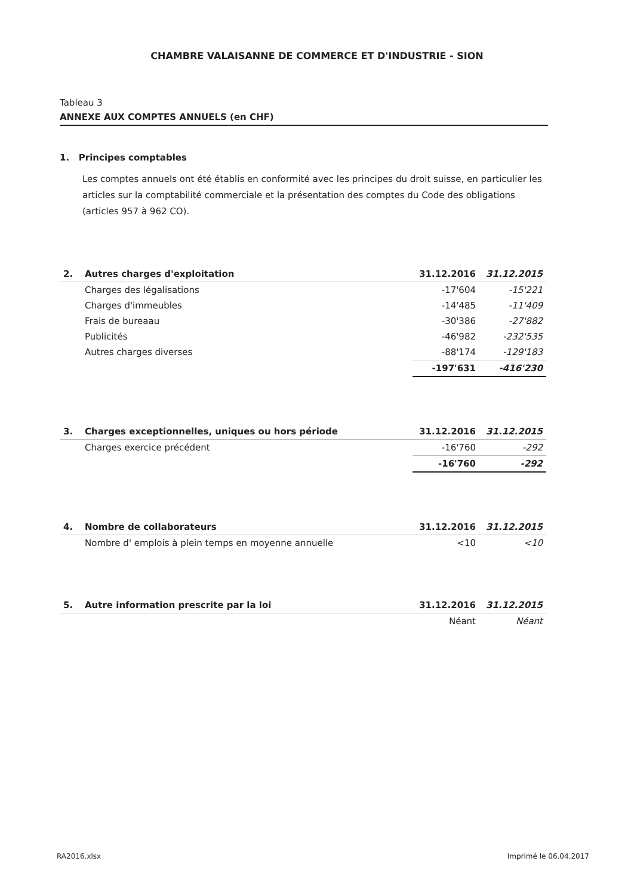CHAMBRE VALAISANNE DE COMMERCE ET D'INDUSTRIE - SION
Tableau 3
ANNEXE AUX COMPTES ANNUELS (en CHF)
1. Principes comptables
Les comptes annuels ont été établis en conformité avec les principes du droit suisse, en particulier les articles sur la comptabilité commerciale et la présentation des comptes du Code des obligations (articles 957 à 962 CO).
| 2. | Autres charges d'exploitation | 31.12.2016 | 31.12.2015 |
| --- | --- | --- | --- |
| | Charges des légalisations | -17'604 | -15'221 |
| | Charges d'immeubles | -14'485 | -11'409 |
| | Frais de bureaau | -30'386 | -27'882 |
| | Publicités | -46'982 | -232'535 |
| | Autres charges diverses | -88'174 | -129'183 |
| | | -197'631 | -416'230 |
| 3. | Charges exceptionnelles, uniques ou hors période | 31.12.2016 | 31.12.2015 |
| --- | --- | --- | --- |
| | Charges exercice précédent | -16'760 | -292 |
| | | -16'760 | -292 |
| 4. | Nombre de collaborateurs | 31.12.2016 | 31.12.2015 |
| --- | --- | --- | --- |
| | Nombre d' emplois à plein temps en moyenne annuelle | <10 | <10 |
| 5. | Autre information prescrite par la loi | 31.12.2016 | 31.12.2015 |
| --- | --- | --- | --- |
| | | Néant | Néant |
RA2016.xlsx Imprimé le 06.04.2017